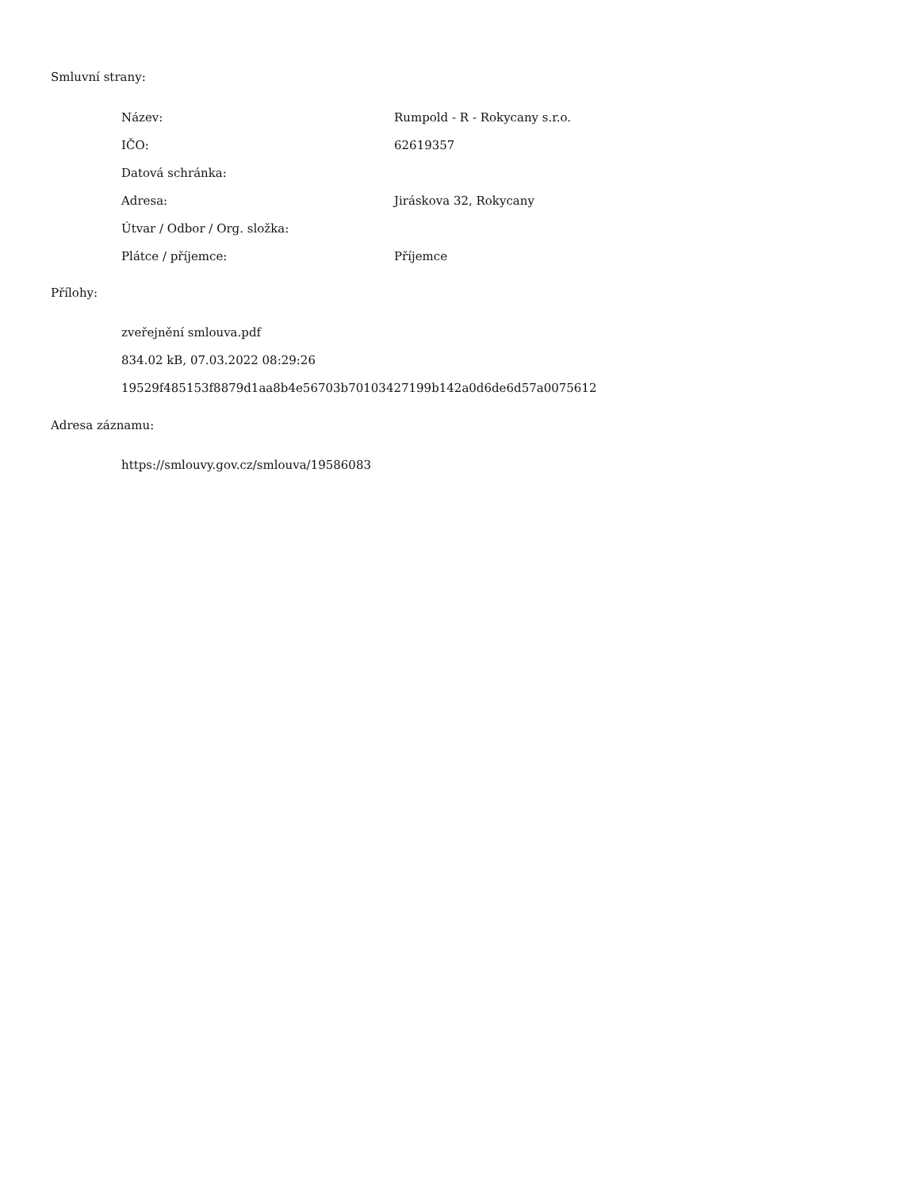Smluvní strany:
| Název: | Rumpold - R - Rokycany s.r.o. |
| IČO: | 62619357 |
| Datová schránka: | |
| Adresa: | Jiráskova 32, Rokycany |
| Útvar / Odbor / Org. složka: | |
| Plátce / příjemce: | Příjemce |
Přílohy:
zveřejnění smlouva.pdf
834.02 kB, 07.03.2022 08:29:26
19529f485153f8879d1aa8b4e56703b70103427199b142a0d6de6d57a0075612
Adresa záznamu:
https://smlouvy.gov.cz/smlouva/19586083